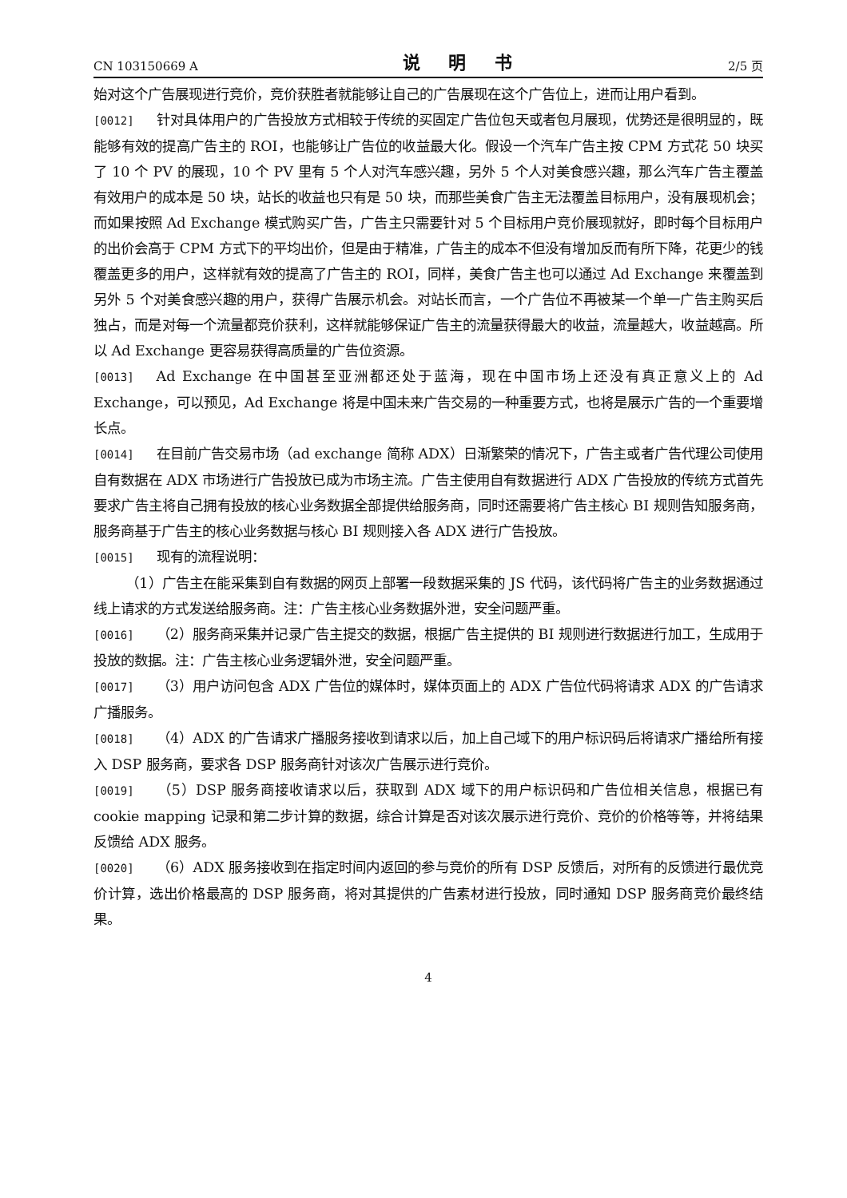CN 103150669 A 说 明 书 2/5 页
始对这个广告展现进行竞价，竞价获胜者就能够让自己的广告展现在这个广告位上，进而让用户看到。
[0012] 针对具体用户的广告投放方式相较于传统的买固定广告位包天或者包月展现，优势还是很明显的，既能够有效的提高广告主的 ROI，也能够让广告位的收益最大化。假设一个汽车广告主按 CPM 方式花 50 块买了 10 个 PV 的展现，10 个 PV 里有 5 个人对汽车感兴趣，另外 5 个人对美食感兴趣，那么汽车广告主覆盖有效用户的成本是 50 块，站长的收益也只有是 50 块，而那些美食广告主无法覆盖目标用户，没有展现机会；而如果按照 Ad Exchange 模式购买广告，广告主只需要针对 5 个目标用户竞价展现就好，即时每个目标用户的出价会高于 CPM 方式下的平均出价，但是由于精准，广告主的成本不但没有增加反而有所下降，花更少的钱覆盖更多的用户，这样就有效的提高了广告主的 ROI，同样，美食广告主也可以通过 Ad Exchange 来覆盖到另外 5 个对美食感兴趣的用户，获得广告展示机会。对站长而言，一个广告位不再被某一个单一广告主购买后独占，而是对每一个流量都竞价获利，这样就能够保证广告主的流量获得最大的收益，流量越大，收益越高。所以 Ad Exchange 更容易获得高质量的广告位资源。
[0013] Ad Exchange 在中国甚至亚洲都还处于蓝海，现在中国市场上还没有真正意义上的 Ad Exchange，可以预见，Ad Exchange 将是中国未来广告交易的一种重要方式，也将是展示广告的一个重要增长点。
[0014] 在目前广告交易市场（ad exchange 简称 ADX）日渐繁荣的情况下，广告主或者广告代理公司使用自有数据在 ADX 市场进行广告投放已成为市场主流。广告主使用自有数据进行 ADX 广告投放的传统方式首先要求广告主将自己拥有投放的核心业务数据全部提供给服务商，同时还需要将广告主核心 BI 规则告知服务商，服务商基于广告主的核心业务数据与核心 BI 规则接入各 ADX 进行广告投放。
[0015] 现有的流程说明：
（1）广告主在能采集到自有数据的网页上部署一段数据采集的 JS 代码，该代码将广告主的业务数据通过线上请求的方式发送给服务商。注：广告主核心业务数据外泄，安全问题严重。
[0016] （2）服务商采集并记录广告主提交的数据，根据广告主提供的 BI 规则进行数据进行加工，生成用于投放的数据。注：广告主核心业务逻辑外泄，安全问题严重。
[0017] （3）用户访问包含 ADX 广告位的媒体时，媒体页面上的 ADX 广告位代码将请求 ADX 的广告请求广播服务。
[0018] （4）ADX 的广告请求广播服务接收到请求以后，加上自己域下的用户标识码后将请求广播给所有接入 DSP 服务商，要求各 DSP 服务商针对该次广告展示进行竞价。
[0019] （5）DSP 服务商接收请求以后，获取到 ADX 域下的用户标识码和广告位相关信息，根据已有 cookie mapping 记录和第二步计算的数据，综合计算是否对该次展示进行竞价、竞价的价格等等，并将结果反馈给 ADX 服务。
[0020] （6）ADX 服务接收到在指定时间内返回的参与竞价的所有 DSP 反馈后，对所有的反馈进行最优竞价计算，选出价格最高的 DSP 服务商，将对其提供的广告素材进行投放，同时通知 DSP 服务商竞价最终结果。
4